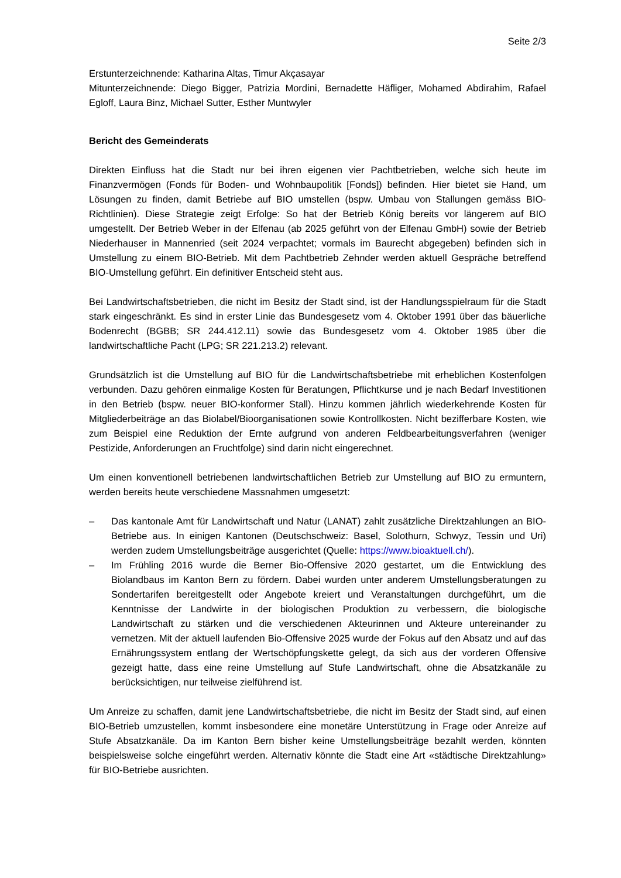Seite 2/3
Erstunterzeichnende: Katharina Altas, Timur Akçasayar
Mitunterzeichnende: Diego Bigger, Patrizia Mordini, Bernadette Häfliger, Mohamed Abdirahim, Rafael Egloff, Laura Binz, Michael Sutter, Esther Muntwyler
Bericht des Gemeinderats
Direkten Einfluss hat die Stadt nur bei ihren eigenen vier Pachtbetrieben, welche sich heute im Finanzvermögen (Fonds für Boden- und Wohnbaupolitik [Fonds]) befinden. Hier bietet sie Hand, um Lösungen zu finden, damit Betriebe auf BIO umstellen (bspw. Umbau von Stallungen gemäss BIO-Richtlinien). Diese Strategie zeigt Erfolge: So hat der Betrieb König bereits vor längerem auf BIO umgestellt. Der Betrieb Weber in der Elfenau (ab 2025 geführt von der Elfenau GmbH) sowie der Betrieb Niederhauser in Mannenried (seit 2024 verpachtet; vormals im Baurecht abgegeben) befinden sich in Umstellung zu einem BIO-Betrieb. Mit dem Pachtbetrieb Zehnder werden aktuell Gespräche betreffend BIO-Umstellung geführt. Ein definitiver Entscheid steht aus.
Bei Landwirtschaftsbetrieben, die nicht im Besitz der Stadt sind, ist der Handlungsspielraum für die Stadt stark eingeschränkt. Es sind in erster Linie das Bundesgesetz vom 4. Oktober 1991 über das bäuerliche Bodenrecht (BGBB; SR 244.412.11) sowie das Bundesgesetz vom 4. Oktober 1985 über die landwirtschaftliche Pacht (LPG; SR 221.213.2) relevant.
Grundsätzlich ist die Umstellung auf BIO für die Landwirtschaftsbetriebe mit erheblichen Kostenfolgen verbunden. Dazu gehören einmalige Kosten für Beratungen, Pflichtkurse und je nach Bedarf Investitionen in den Betrieb (bspw. neuer BIO-konformer Stall). Hinzu kommen jährlich wiederkehrende Kosten für Mitgliederbeiträge an das Biolabel/Bioorganisationen sowie Kontrollkosten. Nicht bezifferbare Kosten, wie zum Beispiel eine Reduktion der Ernte aufgrund von anderen Feldbearbeitungsverfahren (weniger Pestizide, Anforderungen an Fruchtfolge) sind darin nicht eingerechnet.
Um einen konventionell betriebenen landwirtschaftlichen Betrieb zur Umstellung auf BIO zu ermuntern, werden bereits heute verschiedene Massnahmen umgesetzt:
– Das kantonale Amt für Landwirtschaft und Natur (LANAT) zahlt zusätzliche Direktzahlungen an BIO-Betriebe aus. In einigen Kantonen (Deutschschweiz: Basel, Solothurn, Schwyz, Tessin und Uri) werden zudem Umstellungsbeiträge ausgerichtet (Quelle: https://www.bioaktuell.ch/).
– Im Frühling 2016 wurde die Berner Bio-Offensive 2020 gestartet, um die Entwicklung des Biolandbaus im Kanton Bern zu fördern. Dabei wurden unter anderem Umstellungsberatungen zu Sondertarifen bereitgestellt oder Angebote kreiert und Veranstaltungen durchgeführt, um die Kenntnisse der Landwirte in der biologischen Produktion zu verbessern, die biologische Landwirtschaft zu stärken und die verschiedenen Akteurinnen und Akteure untereinander zu vernetzen. Mit der aktuell laufenden Bio-Offensive 2025 wurde der Fokus auf den Absatz und auf das Ernährungssystem entlang der Wertschöpfungskette gelegt, da sich aus der vorderen Offensive gezeigt hatte, dass eine reine Umstellung auf Stufe Landwirtschaft, ohne die Absatzkanäle zu berücksichtigen, nur teilweise zielführend ist.
Um Anreize zu schaffen, damit jene Landwirtschaftsbetriebe, die nicht im Besitz der Stadt sind, auf einen BIO-Betrieb umzustellen, kommt insbesondere eine monetäre Unterstützung in Frage oder Anreize auf Stufe Absatzkanäle. Da im Kanton Bern bisher keine Umstellungsbeiträge bezahlt werden, könnten beispielsweise solche eingeführt werden. Alternativ könnte die Stadt eine Art «städtische Direktzahlung» für BIO-Betriebe ausrichten.